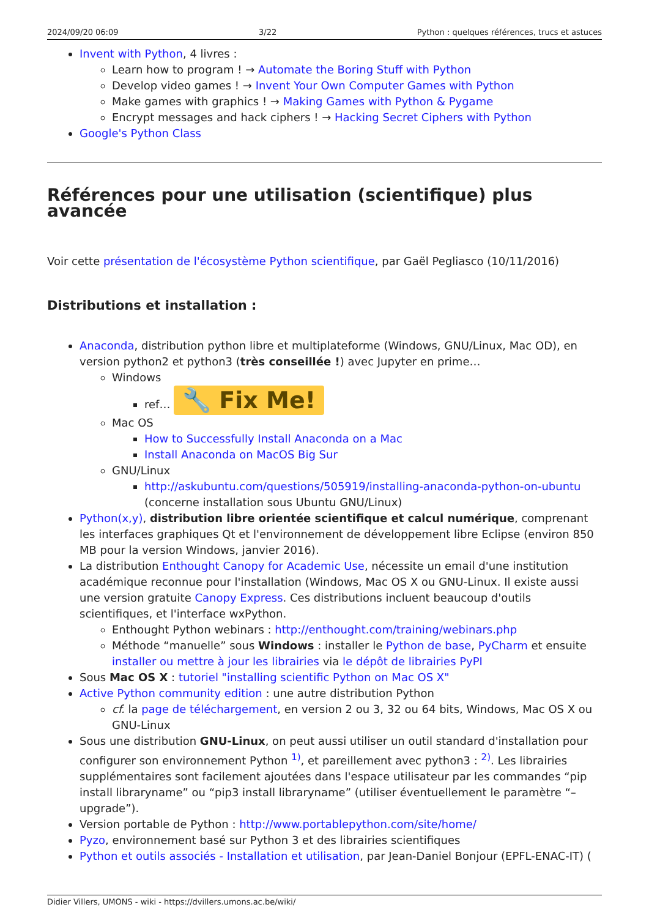2024/09/20 06:09 3/22 Python : quelques références, trucs et astuces
Invent with Python, 4 livres :
Learn how to program ! → Automate the Boring Stuff with Python
Develop video games ! → Invent Your Own Computer Games with Python
Make games with graphics ! → Making Games with Python & Pygame
Encrypt messages and hack ciphers ! → Hacking Secret Ciphers with Python
Google's Python Class
Références pour une utilisation (scientifique) plus avancée
Voir cette présentation de l'écosystème Python scientifique, par Gaël Pegliasco (10/11/2016)
Distributions et installation :
Anaconda, distribution python libre et multiplateforme (Windows, GNU/Linux, Mac OD), en version python2 et python3 (très conseillée !) avec Jupyter en prime…
Windows
ref… 🔧 Fix Me!
Mac OS
How to Successfully Install Anaconda on a Mac
Install Anaconda on MacOS Big Sur
GNU/Linux
http://askubuntu.com/questions/505919/installing-anaconda-python-on-ubuntu (concerne installation sous Ubuntu GNU/Linux)
Python(x,y), distribution libre orientée scientifique et calcul numérique, comprenant les interfaces graphiques Qt et l'environnement de développement libre Eclipse (environ 850 MB pour la version Windows, janvier 2016).
La distribution Enthought Canopy for Academic Use, nécessite un email d'une institution académique reconnue pour l'installation (Windows, Mac OS X ou GNU-Linux. Il existe aussi une version gratuite Canopy Express. Ces distributions incluent beaucoup d'outils scientifiques, et l'interface wxPython.
Enthought Python webinars : http://enthought.com/training/webinars.php
Méthode “manuelle” sous Windows : installer le Python de base, PyCharm et ensuite installer ou mettre à jour les librairies via le dépôt de librairies PyPI
Sous Mac OS X : tutoriel "installing scientific Python on Mac OS X"
Active Python community edition : une autre distribution Python
cf. la page de téléchargement, en version 2 ou 3, 32 ou 64 bits, Windows, Mac OS X ou GNU-Linux
Sous une distribution GNU-Linux, on peut aussi utiliser un outil standard d'installation pour configurer son environnement Python <sup>1)</sup>, et pareillement avec python3 : <sup>2)</sup>. Les librairies supplémentaires sont facilement ajoutées dans l'espace utilisateur par les commandes “pip install libraryname” ou “pip3 install libraryname” (utiliser éventuellement le paramètre “–upgrade”).
Version portable de Python : http://www.portablepython.com/site/home/
Pyzo, environnement basé sur Python 3 et des librairies scientifiques
Python et outils associés - Installation et utilisation, par Jean-Daniel Bonjour (EPFL-ENAC-IT) (
Didier Villers, UMONS - wiki - https://dvillers.umons.ac.be/wiki/